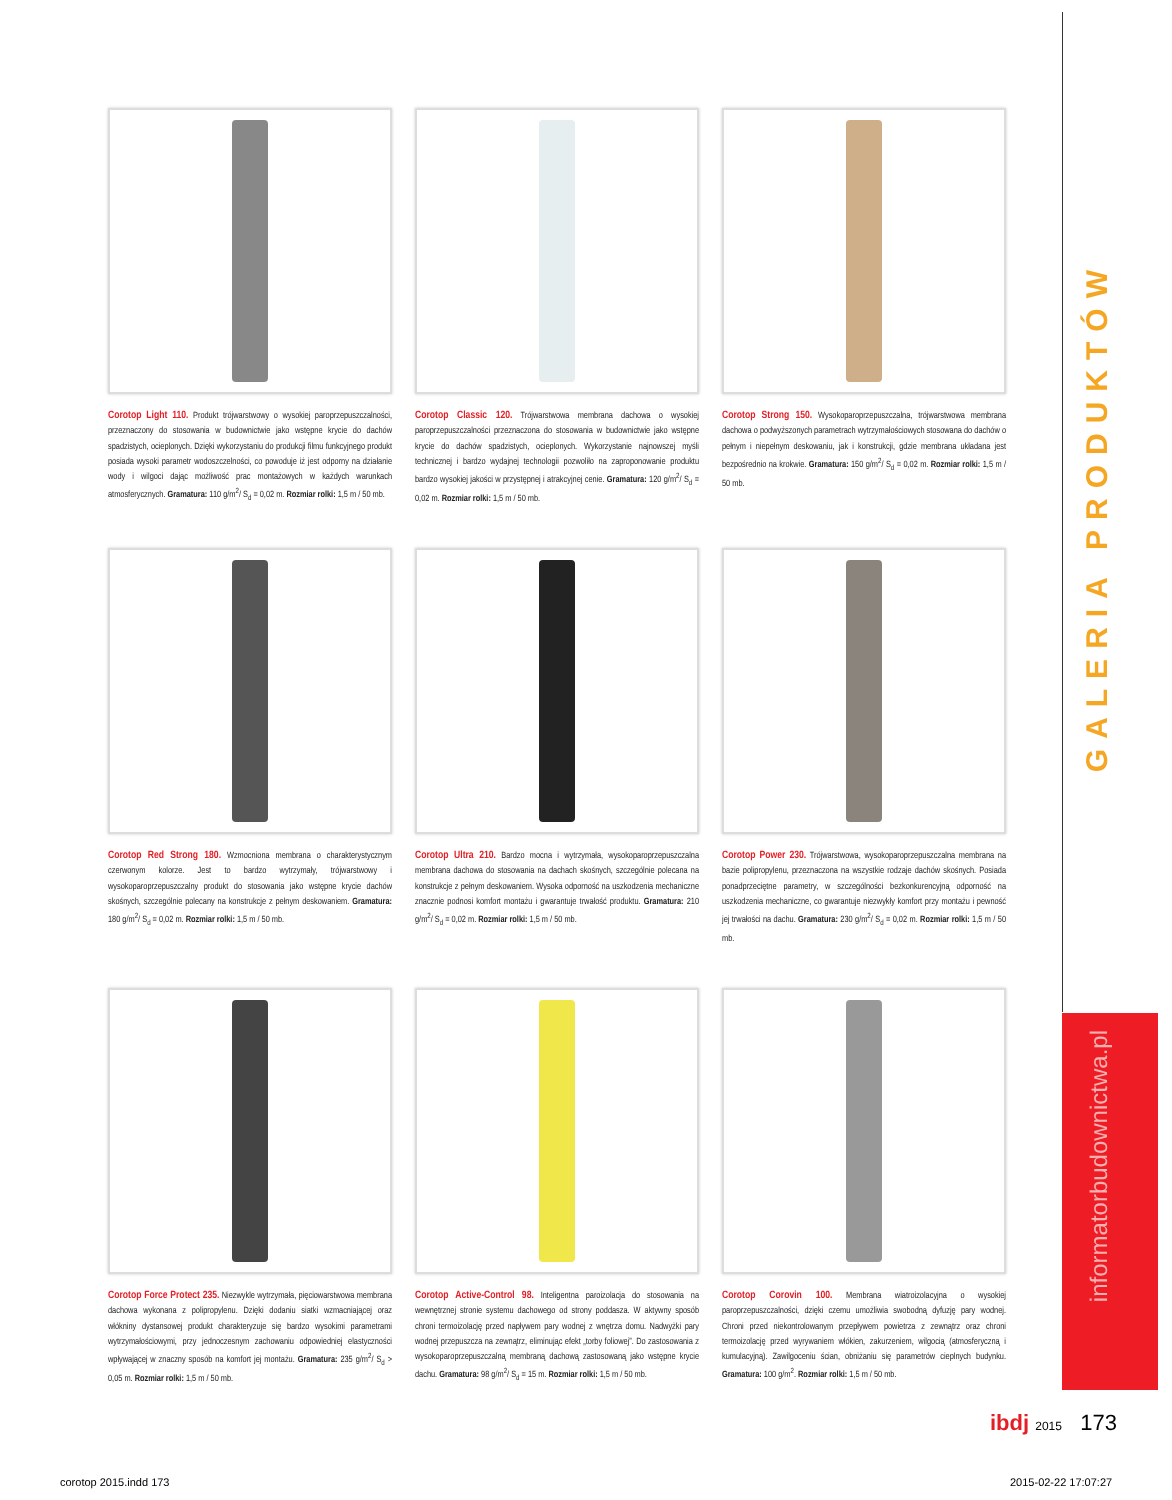GALERIA PRODUKTÓW
informatorbudownictwa.pl
Corotop Light 110. Produkt trójwarstwowy o wysokiej paroprzepuszczalności, przeznaczony do stosowania w budownictwie jako wstępne krycie do dachów spadzistych, ocieplonych. Dzięki wykorzystaniu do produkcji filmu funkcyjnego produkt posiada wysoki parametr wodoszczelności, co powoduje iż jest odporny na działanie wody i wilgoci dając możliwość prac montażowych w każdych warunkach atmosferycznych. Gramatura: 110 g/m<sup>2</sup>/ S<sub>d</sub> = 0,02 m. Rozmiar rolki: 1,5 m / 50 mb.
Corotop Classic 120. Trójwarstwowa membrana dachowa o wysokiej paroprzepuszczalności przeznaczona do stosowania w budownictwie jako wstępne krycie do dachów spadzistych, ocieplonych. Wykorzystanie najnowszej myśli technicznej i bardzo wydajnej technologii pozwoliło na zaproponowanie produktu bardzo wysokiej jakości w przystępnej i atrakcyjnej cenie. Gramatura: 120 g/m<sup>2</sup>/ S<sub>d</sub> = 0,02 m. Rozmiar rolki: 1,5 m / 50 mb.
Corotop Strong 150. Wysokoparoprzepuszczalna, trójwarstwowa membrana dachowa o podwyższonych parametrach wytrzymałościowych stosowana do dachów o pełnym i niepełnym deskowaniu, jak i konstrukcji, gdzie membrana układana jest bezpośrednio na krokwie. Gramatura: 150 g/m<sup>2</sup>/ S<sub>d</sub> = 0,02 m. Rozmiar rolki: 1,5 m / 50 mb.
Corotop Red Strong 180. Wzmocniona membrana o charakterystycznym czerwonym kolorze. Jest to bardzo wytrzymały, trójwarstwowy i wysokoparoprzepuszczalny produkt do stosowania jako wstępne krycie dachów skośnych, szczególnie polecany na konstrukcje z pełnym deskowaniem. Gramatura: 180 g/m<sup>2</sup>/ S<sub>d</sub> = 0,02 m. Rozmiar rolki: 1,5 m / 50 mb.
Corotop Ultra 210. Bardzo mocna i wytrzymała, wysokoparoprzepuszczalna membrana dachowa do stosowania na dachach skośnych, szczególnie polecana na konstrukcje z pełnym deskowaniem. Wysoka odporność na uszkodzenia mechaniczne znacznie podnosi komfort montażu i gwarantuje trwałość produktu. Gramatura: 210 g/m<sup>2</sup>/ S<sub>d</sub> = 0,02 m. Rozmiar rolki: 1,5 m / 50 mb.
Corotop Power 230. Trójwarstwowa, wysokoparoprzepuszczalna membrana na bazie polipropylenu, przeznaczona na wszystkie rodzaje dachów skośnych. Posiada ponadprzeciętne parametry, w szczególności bezkonkurencyjną odporność na uszkodzenia mechaniczne, co gwarantuje niezwykły komfort przy montażu i pewność jej trwałości na dachu. Gramatura: 230 g/m<sup>2</sup>/ S<sub>d</sub> = 0,02 m. Rozmiar rolki: 1,5 m / 50 mb.
Corotop Force Protect 235. Niezwykle wytrzymała, pięciowarstwowa membrana dachowa wykonana z polipropylenu. Dzięki dodaniu siatki wzmacniającej oraz włókniny dystansowej produkt charakteryzuje się bardzo wysokimi parametrami wytrzymałościowymi, przy jednoczesnym zachowaniu odpowiedniej elastyczności wpływającej w znaczny sposób na komfort jej montażu. Gramatura: 235 g/m<sup>2</sup>/ S<sub>d</sub> > 0,05 m. Rozmiar rolki: 1,5 m / 50 mb.
Corotop Active-Control 98. Inteligentna paroizolacja do stosowania na wewnętrznej stronie systemu dachowego od strony poddasza. W aktywny sposób chroni termoizolację przed napływem pary wodnej z wnętrza domu. Nadwyżki pary wodnej przepuszcza na zewnątrz, eliminując efekt „torby foliowej”. Do zastosowania z wysokoparoprzepuszczalną membraną dachową zastosowaną jako wstępne krycie dachu. Gramatura: 98 g/m<sup>2</sup>/ S<sub>d</sub> = 15 m. Rozmiar rolki: 1,5 m / 50 mb.
Corotop Corovin 100. Membrana wiatroizolacyjna o wysokiej paroprzepuszczalności, dzięki czemu umożliwia swobodną dyfuzję pary wodnej. Chroni przed niekontrolowanym przepływem powietrza z zewnątrz oraz chroni termoizolację przed wyrywaniem włókien, zakurzeniem, wilgocią (atmosferyczną i kumulacyjną). Zawilgoceniu ścian, obniżaniu się parametrów cieplnych budynku. Gramatura: 100 g/m<sup>2</sup>. Rozmiar rolki: 1,5 m / 50 mb.
ibdj 2015 173
corotop 2015.indd 173 2015-02-22 17:07:27